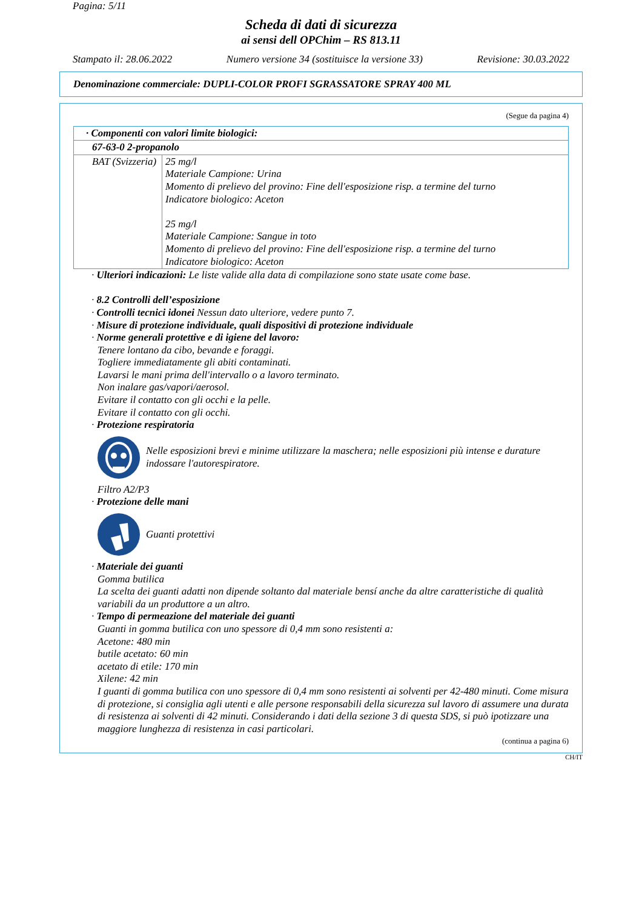Pagina: 5/11
Scheda di dati di sicurezza
ai sensi dell OPChim – RS 813.11
Stampato il: 28.06.2022 Numero versione 34 (sostituisce la versione 33) Revisione: 30.03.2022
Denominazione commerciale: DUPLI-COLOR PROFI SGRASSATORE SPRAY 400 ML
(Segue da pagina 4)
| · Componenti con valori limite biologici: | |
| 67-63-0 2-propanolo | |
| BAT (Svizzeria) | 25 mg/l Materiale Campione: Urina Momento di prelievo del provino: Fine dell'esposizione risp. a termine del turno Indicatore biologico: Aceton 25 mg/l Materiale Campione: Sangue in toto Momento di prelievo del provino: Fine dell'esposizione risp. a termine del turno Indicatore biologico: Aceton |
· Ulteriori indicazioni: Le liste valide alla data di compilazione sono state usate come base.
· 8.2 Controlli dell’esposizione
· Controlli tecnici idonei Nessun dato ulteriore, vedere punto 7.
· Misure di protezione individuale, quali dispositivi di protezione individuale
· Norme generali protettive e di igiene del lavoro:
Tenere lontano da cibo, bevande e foraggi.
Togliere immediatamente gli abiti contaminati.
Lavarsi le mani prima dell'intervallo o a lavoro terminato.
Non inalare gas/vapori/aerosol.
Evitare il contatto con gli occhi e la pelle.
Evitare il contatto con gli occhi.
· Protezione respiratoria
Nelle esposizioni brevi e minime utilizzare la maschera; nelle esposizioni più intense e durature indossare l'autorespiratore.
Filtro A2/P3
· Protezione delle mani
Guanti protettivi
· Materiale dei guanti
Gomma butilica
La scelta dei guanti adatti non dipende soltanto dal materiale bensí anche da altre caratteristiche di qualità variabili da un produttore a un altro.
· Tempo di permeazione del materiale dei guanti
Guanti in gomma butilica con uno spessore di 0,4 mm sono resistenti a:
Acetone: 480 min
butile acetato: 60 min
acetato di etile: 170 min
Xilene: 42 min
I guanti di gomma butilica con uno spessore di 0,4 mm sono resistenti ai solventi per 42-480 minuti. Come misura di protezione, si consiglia agli utenti e alle persone responsabili della sicurezza sul lavoro di assumere una durata di resistenza ai solventi di 42 minuti. Considerando i dati della sezione 3 di questa SDS, si può ipotizzare una maggiore lunghezza di resistenza in casi particolari.
(continua a pagina 6)
CH/IT